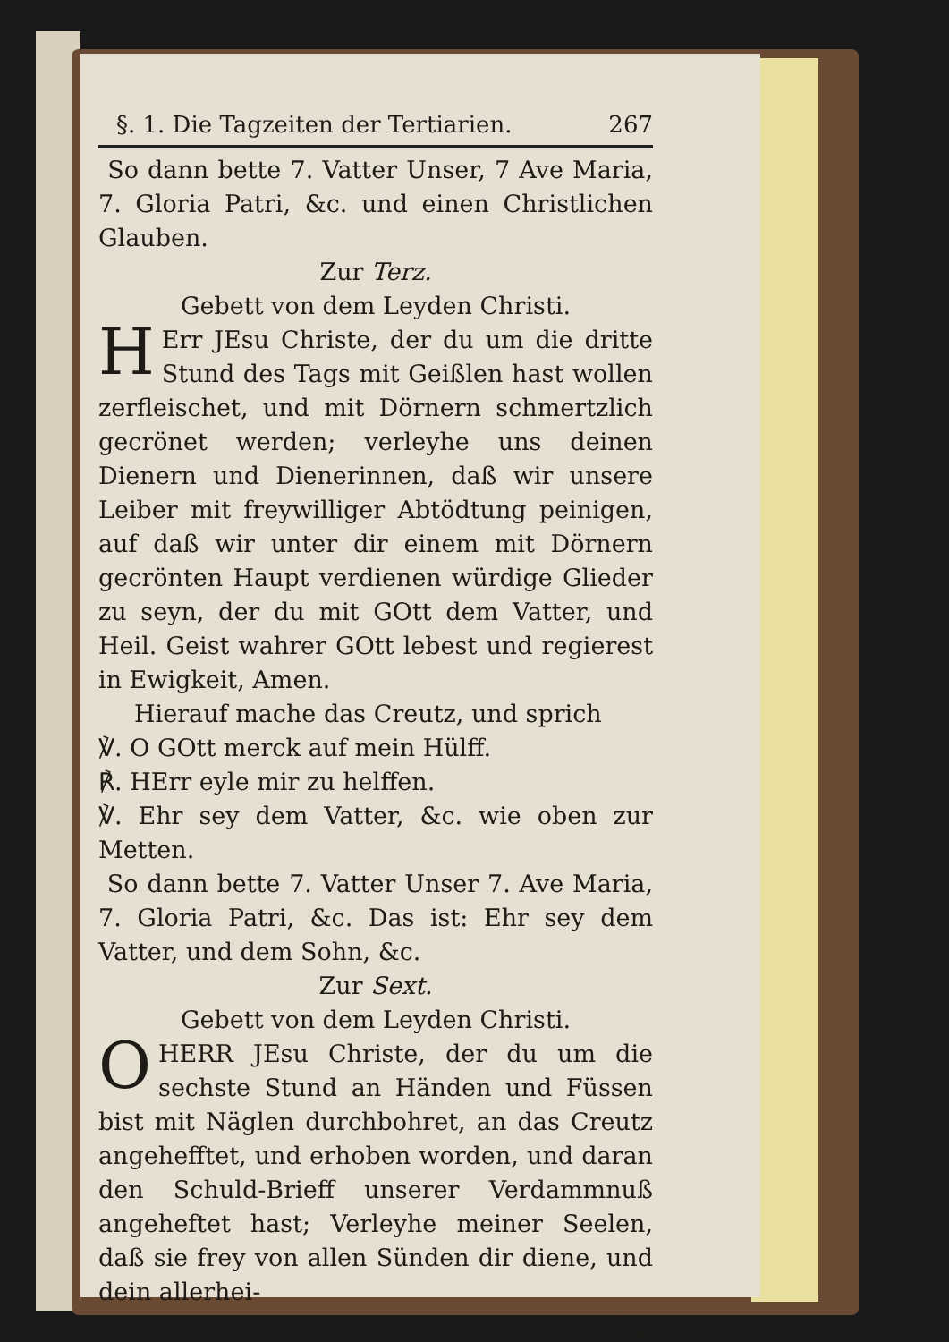§. 1. Die Tagzeiten der Tertiarien. 267
So dann bette 7. Vatter Unser, 7 Ave Maria, 7. Gloria Patri, &c. und einen Christlichen Glauben.
Zur Terz.
Gebett von dem Leyden Christi.
HErr JEsu Christe, der du um die dritte Stund des Tags mit Geißlen hast wollen zerfleischet, und mit Dörnern schmertzlich gecrönet werden; verleyhe uns deinen Dienern und Dienerinnen, daß wir unsere Leiber mit freywilliger Abtödtung peinigen, auf daß wir unter dir einem mit Dörnern gecrönten Haupt verdienen würdige Glieder zu seyn, der du mit GOtt dem Vatter, und Heil. Geist wahrer GOtt lebest und regierest in Ewigkeit, Amen.
Hierauf mache das Creutz, und sprich
℣. O GOtt merck auf mein Hülff.
℟. HErr eyle mir zu helffen.
℣. Ehr sey dem Vatter, &c. wie oben zur Metten.
So dann bette 7. Vatter Unser 7. Ave Maria, 7. Gloria Patri, &c. Das ist: Ehr sey dem Vatter, und dem Sohn, &c.
Zur Sext.
Gebett von dem Leyden Christi.
O HERR JEsu Christe, der du um die sechste Stund an Händen und Füssen bist mit Näglen durchbohret, an das Creutz angehefftet, und erhoben worden, und daran den Schuld-Brieff unserer Verdammnuß angeheftet hast; Verleyhe meiner Seelen, daß sie frey von allen Sünden dir diene, und dein allerhei-
lig-